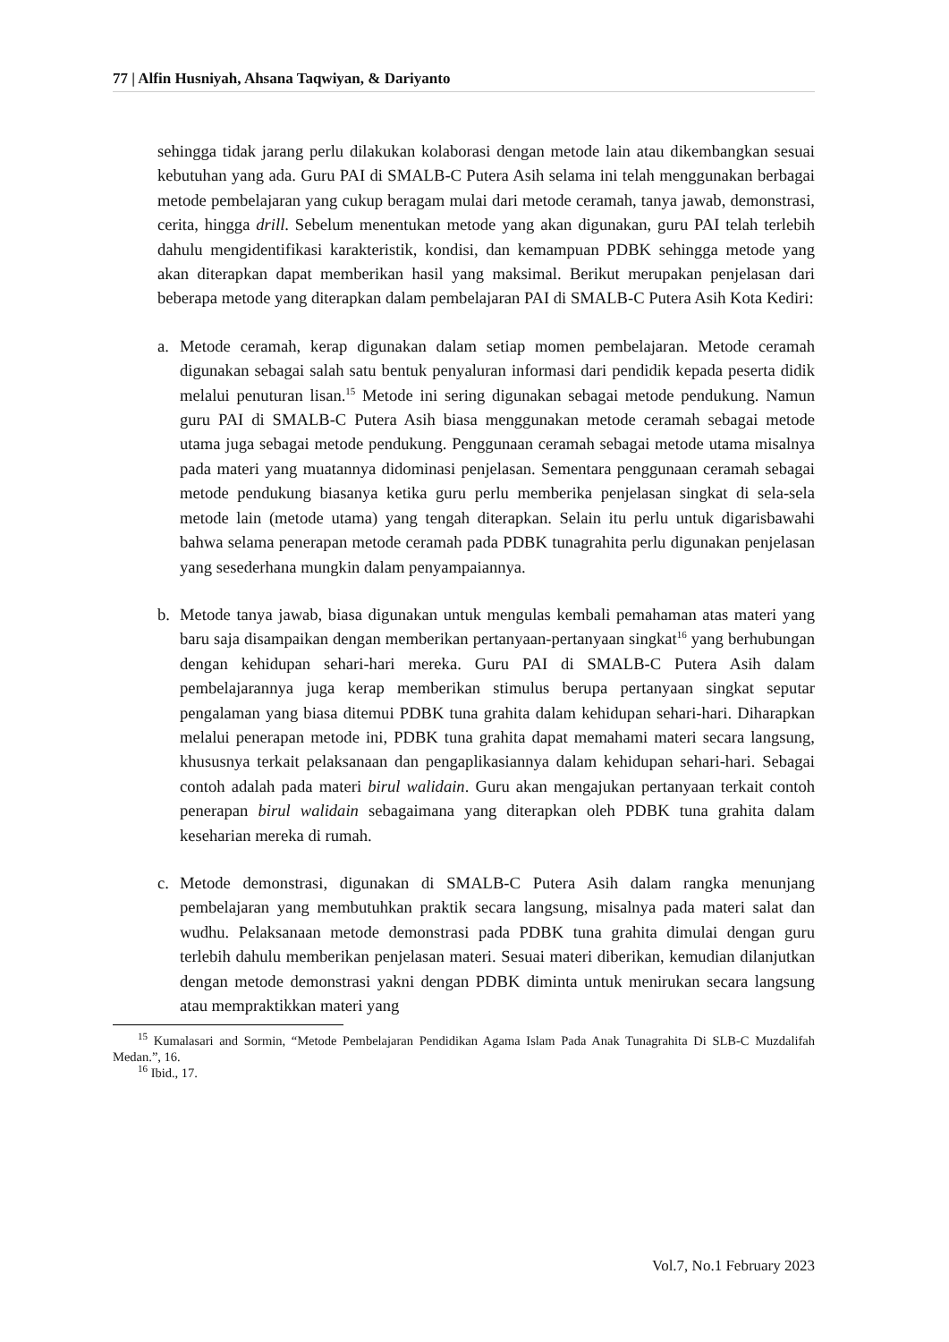77 | Alfin Husniyah, Ahsana Taqwiyan, & Dariyanto
sehingga tidak jarang perlu dilakukan kolaborasi dengan metode lain atau dikembangkan sesuai kebutuhan yang ada. Guru PAI di SMALB-C Putera Asih selama ini telah menggunakan berbagai metode pembelajaran yang cukup beragam mulai dari metode ceramah, tanya jawab, demonstrasi, cerita, hingga drill. Sebelum menentukan metode yang akan digunakan, guru PAI telah terlebih dahulu mengidentifikasi karakteristik, kondisi, dan kemampuan PDBK sehingga metode yang akan diterapkan dapat memberikan hasil yang maksimal. Berikut merupakan penjelasan dari beberapa metode yang diterapkan dalam pembelajaran PAI di SMALB-C Putera Asih Kota Kediri:
a. Metode ceramah, kerap digunakan dalam setiap momen pembelajaran. Metode ceramah digunakan sebagai salah satu bentuk penyaluran informasi dari pendidik kepada peserta didik melalui penuturan lisan.<sup>15</sup> Metode ini sering digunakan sebagai metode pendukung. Namun guru PAI di SMALB-C Putera Asih biasa menggunakan metode ceramah sebagai metode utama juga sebagai metode pendukung. Penggunaan ceramah sebagai metode utama misalnya pada materi yang muatannya didominasi penjelasan. Sementara penggunaan ceramah sebagai metode pendukung biasanya ketika guru perlu memberika penjelasan singkat di sela-sela metode lain (metode utama) yang tengah diterapkan. Selain itu perlu untuk digarisbawahi bahwa selama penerapan metode ceramah pada PDBK tunagrahita perlu digunakan penjelasan yang sesederhana mungkin dalam penyampaiannya.
b. Metode tanya jawab, biasa digunakan untuk mengulas kembali pemahaman atas materi yang baru saja disampaikan dengan memberikan pertanyaan-pertanyaan singkat<sup>16</sup> yang berhubungan dengan kehidupan sehari-hari mereka. Guru PAI di SMALB-C Putera Asih dalam pembelajarannya juga kerap memberikan stimulus berupa pertanyaan singkat seputar pengalaman yang biasa ditemui PDBK tuna grahita dalam kehidupan sehari-hari. Diharapkan melalui penerapan metode ini, PDBK tuna grahita dapat memahami materi secara langsung, khususnya terkait pelaksanaan dan pengaplikasiannya dalam kehidupan sehari-hari. Sebagai contoh adalah pada materi birul walidain. Guru akan mengajukan pertanyaan terkait contoh penerapan birul walidain sebagaimana yang diterapkan oleh PDBK tuna grahita dalam keseharian mereka di rumah.
c. Metode demonstrasi, digunakan di SMALB-C Putera Asih dalam rangka menunjang pembelajaran yang membutuhkan praktik secara langsung, misalnya pada materi salat dan wudhu. Pelaksanaan metode demonstrasi pada PDBK tuna grahita dimulai dengan guru terlebih dahulu memberikan penjelasan materi. Sesuai materi diberikan, kemudian dilanjutkan dengan metode demonstrasi yakni dengan PDBK diminta untuk menirukan secara langsung atau mempraktikkan materi yang
<sup>15</sup> Kumalasari and Sormin, “Metode Pembelajaran Pendidikan Agama Islam Pada Anak Tunagrahita Di SLB-C Muzdalifah Medan.”, 16.
<sup>16</sup> Ibid., 17.
Vol.7, No.1 February 2023